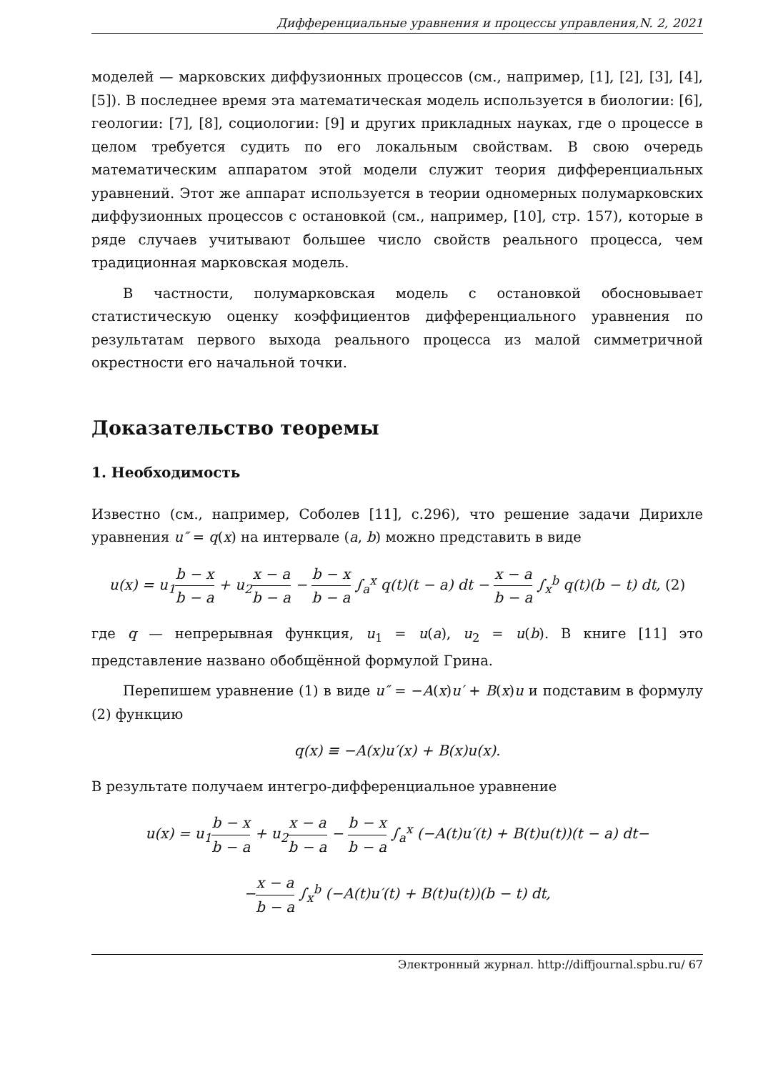Дифференциальные уравнения и процессы управления,N. 2, 2021
моделей — марковских диффузионных процессов (см., например, [1], [2], [3], [4], [5]). В последнее время эта математическая модель используется в биологии: [6], геологии: [7], [8], социологии: [9] и других прикладных науках, где о процессе в целом требуется судить по его локальным свойствам. В свою очередь математическим аппаратом этой модели служит теория дифференциальных уравнений. Этот же аппарат используется в теории одномерных полумарковских диффузионных процессов с остановкой (см., например, [10], стр. 157), которые в ряде случаев учитывают большее число свойств реального процесса, чем традиционная марковская модель.
В частности, полумарковская модель с остановкой обосновывает статистическую оценку коэффициентов дифференциального уравнения по результатам первого выхода реального процесса из малой симметричной окрестности его начальной точки.
Доказательство теоремы
1. Необходимость
Известно (см., например, Соболев [11], с.296), что решение задачи Дирихле уравнения u″ = q(x) на интервале (a, b) можно представить в виде
u(x) = u<sub>1</sub>b − x b − a + u<sub>2</sub>x − a b − a − b − x b − a ∫<sub>a</sub><sup>x</sup> q(t)(t − a) dt − x − a b − a ∫<sub>x</sub><sup>b</sup> q(t)(b − t) dt, (2)
где q — непрерывная функция, u<sub>1</sub> = u(a), u<sub>2</sub> = u(b). В книге [11] это представление названо обобщённой формулой Грина.
Перепишем уравнение (1) в виде u″ = −A(x)u′ + B(x)u и подставим в формулу (2) функцию
q(x) ≡ −A(x)u′(x) + B(x)u(x).
В результате получаем интегро-дифференциальное уравнение
u(x) = u<sub>1</sub>b − x b − a + u<sub>2</sub>x − a b − a − b − x b − a ∫<sub>a</sub><sup>x</sup> (−A(t)u′(t) + B(t)u(t))(t − a) dt−
−x − a b − a ∫<sub>x</sub><sup>b</sup> (−A(t)u′(t) + B(t)u(t))(b − t) dt,
Электронный журнал. http://diffjournal.spbu.ru/ 67